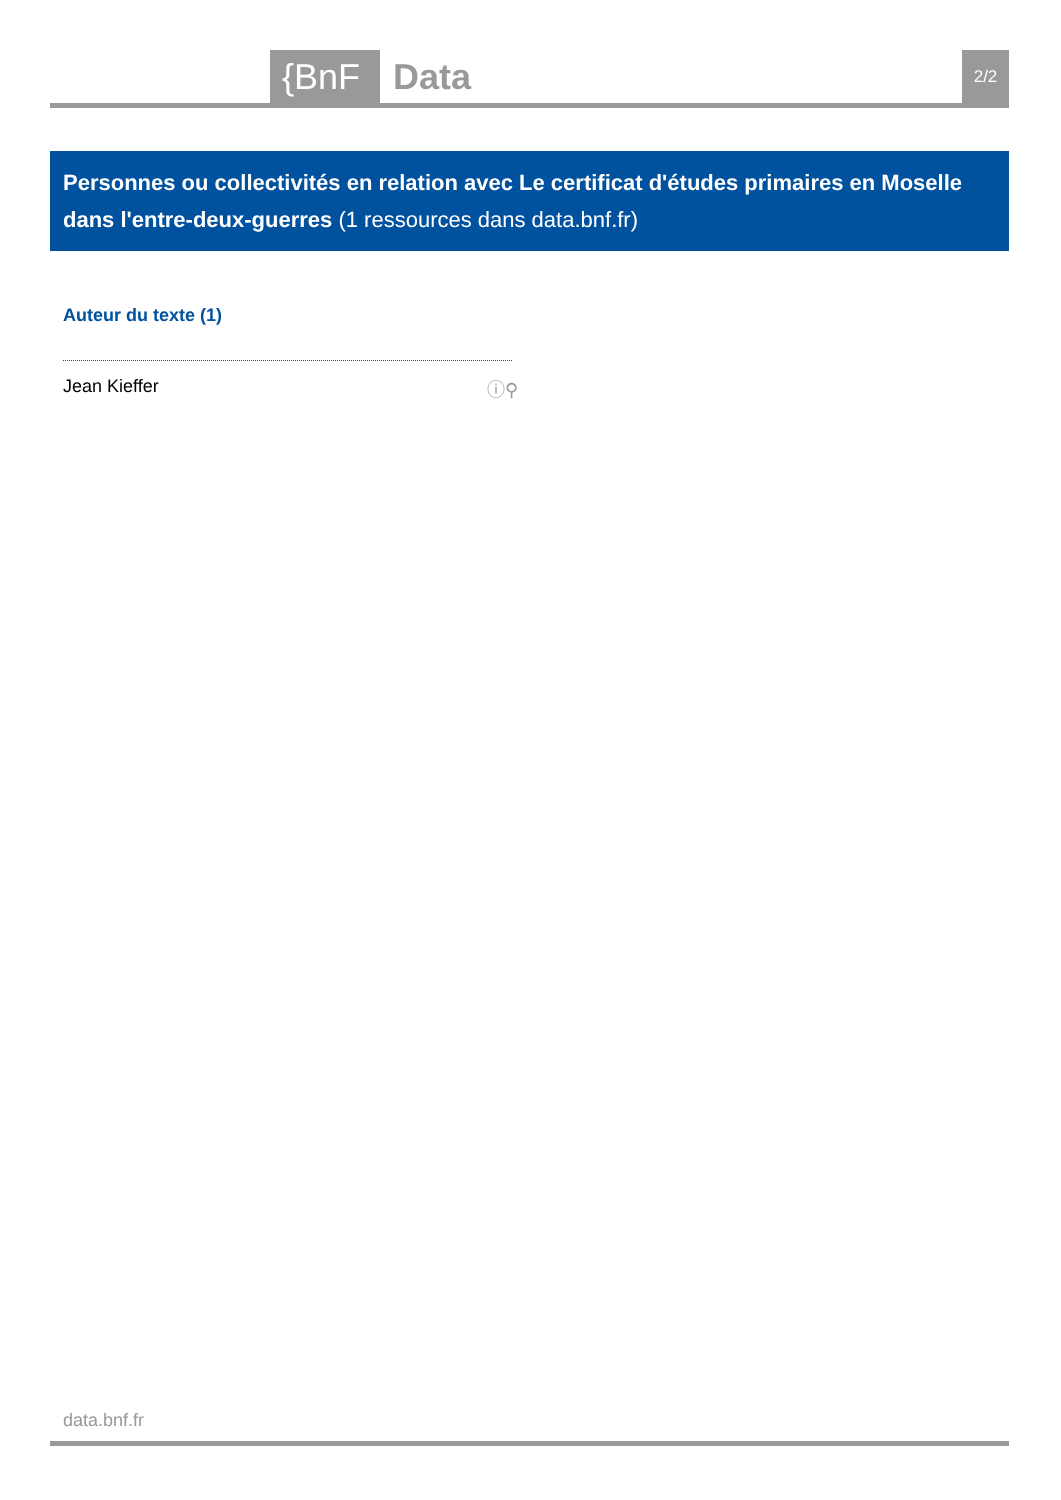{BnF Data 2/2
Personnes ou collectivités en relation avec Le certificat d'études primaires en Moselle dans l'entre-deux-guerres (1 ressources dans data.bnf.fr)
Auteur du texte (1)
Jean Kieffer ⓘ⚲
data.bnf.fr